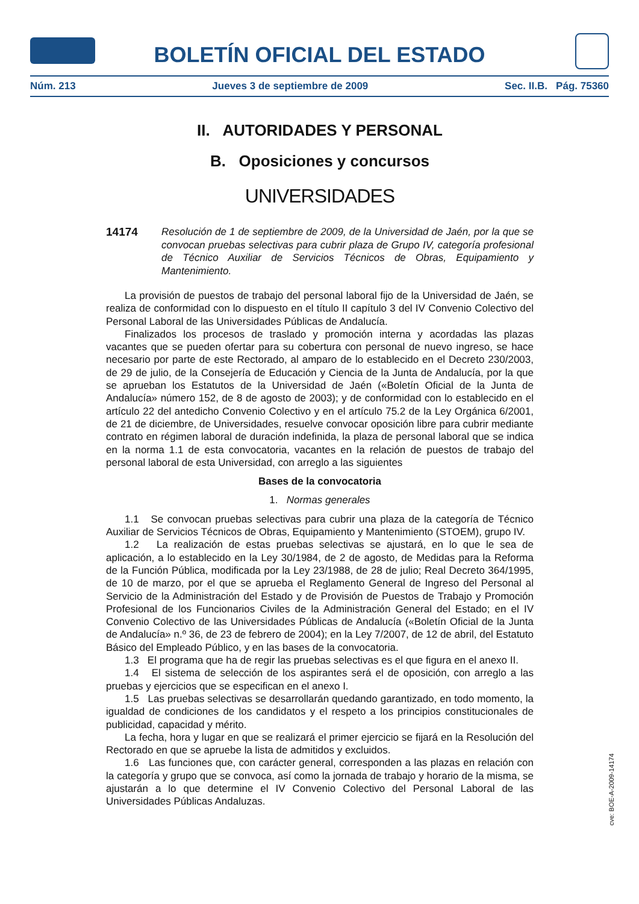BOLETÍN OFICIAL DEL ESTADO
Núm. 213 Jueves 3 de septiembre de 2009 Sec. II.B. Pág. 75360
II. AUTORIDADES Y PERSONAL
B. Oposiciones y concursos
UNIVERSIDADES
14174 Resolución de 1 de septiembre de 2009, de la Universidad de Jaén, por la que se convocan pruebas selectivas para cubrir plaza de Grupo IV, categoría profesional de Técnico Auxiliar de Servicios Técnicos de Obras, Equipamiento y Mantenimiento.
La provisión de puestos de trabajo del personal laboral fijo de la Universidad de Jaén, se realiza de conformidad con lo dispuesto en el título II capítulo 3 del IV Convenio Colectivo del Personal Laboral de las Universidades Públicas de Andalucía.
Finalizados los procesos de traslado y promoción interna y acordadas las plazas vacantes que se pueden ofertar para su cobertura con personal de nuevo ingreso, se hace necesario por parte de este Rectorado, al amparo de lo establecido en el Decreto 230/2003, de 29 de julio, de la Consejería de Educación y Ciencia de la Junta de Andalucía, por la que se aprueban los Estatutos de la Universidad de Jaén («Boletín Oficial de la Junta de Andalucía» número 152, de 8 de agosto de 2003); y de conformidad con lo establecido en el artículo 22 del antedicho Convenio Colectivo y en el artículo 75.2 de la Ley Orgánica 6/2001, de 21 de diciembre, de Universidades, resuelve convocar oposición libre para cubrir mediante contrato en régimen laboral de duración indefinida, la plaza de personal laboral que se indica en la norma 1.1 de esta convocatoria, vacantes en la relación de puestos de trabajo del personal laboral de esta Universidad, con arreglo a las siguientes
Bases de la convocatoria
1. Normas generales
1.1 Se convocan pruebas selectivas para cubrir una plaza de la categoría de Técnico Auxiliar de Servicios Técnicos de Obras, Equipamiento y Mantenimiento (STOEM), grupo IV.
1.2 La realización de estas pruebas selectivas se ajustará, en lo que le sea de aplicación, a lo establecido en la Ley 30/1984, de 2 de agosto, de Medidas para la Reforma de la Función Pública, modificada por la Ley 23/1988, de 28 de julio; Real Decreto 364/1995, de 10 de marzo, por el que se aprueba el Reglamento General de Ingreso del Personal al Servicio de la Administración del Estado y de Provisión de Puestos de Trabajo y Promoción Profesional de los Funcionarios Civiles de la Administración General del Estado; en el IV Convenio Colectivo de las Universidades Públicas de Andalucía («Boletín Oficial de la Junta de Andalucía» n.º 36, de 23 de febrero de 2004); en la Ley 7/2007, de 12 de abril, del Estatuto Básico del Empleado Público, y en las bases de la convocatoria.
1.3 El programa que ha de regir las pruebas selectivas es el que figura en el anexo II.
1.4 El sistema de selección de los aspirantes será el de oposición, con arreglo a las pruebas y ejercicios que se especifican en el anexo I.
1.5 Las pruebas selectivas se desarrollarán quedando garantizado, en todo momento, la igualdad de condiciones de los candidatos y el respeto a los principios constitucionales de publicidad, capacidad y mérito.
La fecha, hora y lugar en que se realizará el primer ejercicio se fijará en la Resolución del Rectorado en que se apruebe la lista de admitidos y excluidos.
1.6 Las funciones que, con carácter general, corresponden a las plazas en relación con la categoría y grupo que se convoca, así como la jornada de trabajo y horario de la misma, se ajustarán a lo que determine el IV Convenio Colectivo del Personal Laboral de las Universidades Públicas Andaluzas.
cve: BOE-A-2009-14174